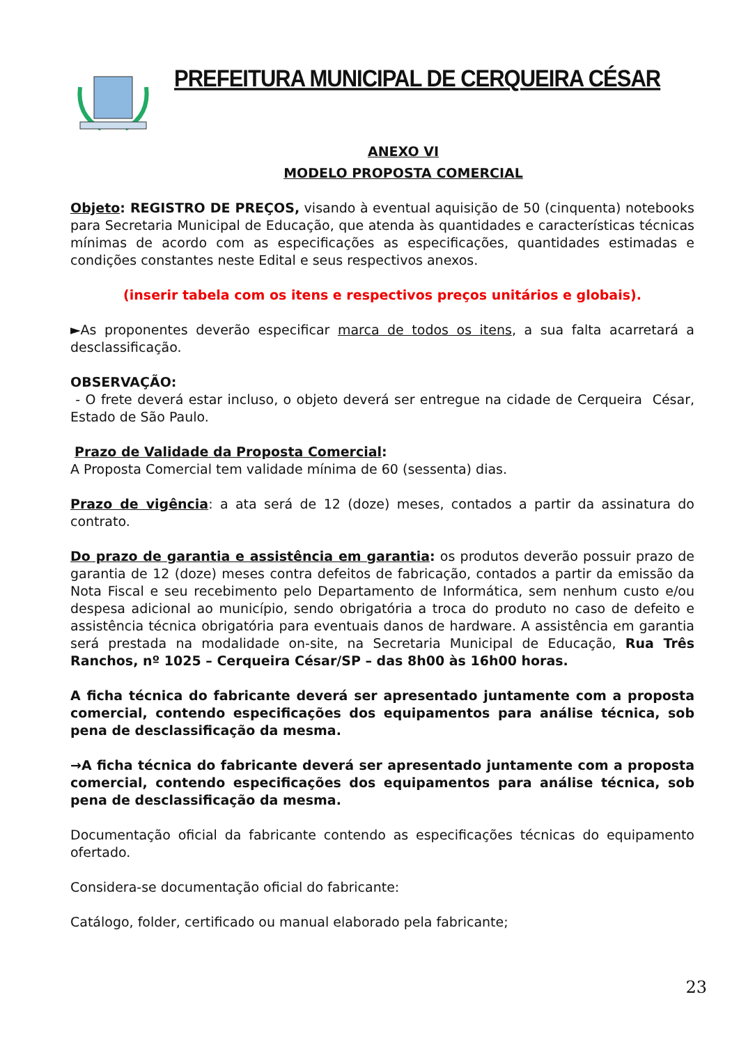PREFEITURA MUNICIPAL DE CERQUEIRA CÉSAR
ANEXO VI
MODELO PROPOSTA COMERCIAL
Objeto: REGISTRO DE PREÇOS, visando à eventual aquisição de 50 (cinquenta) notebooks para Secretaria Municipal de Educação, que atenda às quantidades e características técnicas mínimas de acordo com as especificações as especificações, quantidades estimadas e condições constantes neste Edital e seus respectivos anexos.
(inserir tabela com os itens e respectivos preços unitários e globais).
►As proponentes deverão especificar marca de todos os itens, a sua falta acarretará a desclassificação.
OBSERVAÇÃO:
- O frete deverá estar incluso, o objeto deverá ser entregue na cidade de Cerqueira César, Estado de São Paulo.
Prazo de Validade da Proposta Comercial:
A Proposta Comercial tem validade mínima de 60 (sessenta) dias.
Prazo de vigência: a ata será de 12 (doze) meses, contados a partir da assinatura do contrato.
Do prazo de garantia e assistência em garantia: os produtos deverão possuir prazo de garantia de 12 (doze) meses contra defeitos de fabricação, contados a partir da emissão da Nota Fiscal e seu recebimento pelo Departamento de Informática, sem nenhum custo e/ou despesa adicional ao município, sendo obrigatória a troca do produto no caso de defeito e assistência técnica obrigatória para eventuais danos de hardware. A assistência em garantia será prestada na modalidade on-site, na Secretaria Municipal de Educação, Rua Três Ranchos, nº 1025 – Cerqueira César/SP – das 8h00 às 16h00 horas.
A ficha técnica do fabricante deverá ser apresentado juntamente com a proposta comercial, contendo especificações dos equipamentos para análise técnica, sob pena de desclassificação da mesma.
→A ficha técnica do fabricante deverá ser apresentado juntamente com a proposta comercial, contendo especificações dos equipamentos para análise técnica, sob pena de desclassificação da mesma.
Documentação oficial da fabricante contendo as especificações técnicas do equipamento ofertado.
Considera-se documentação oficial do fabricante:
Catálogo, folder, certificado ou manual elaborado pela fabricante;
23